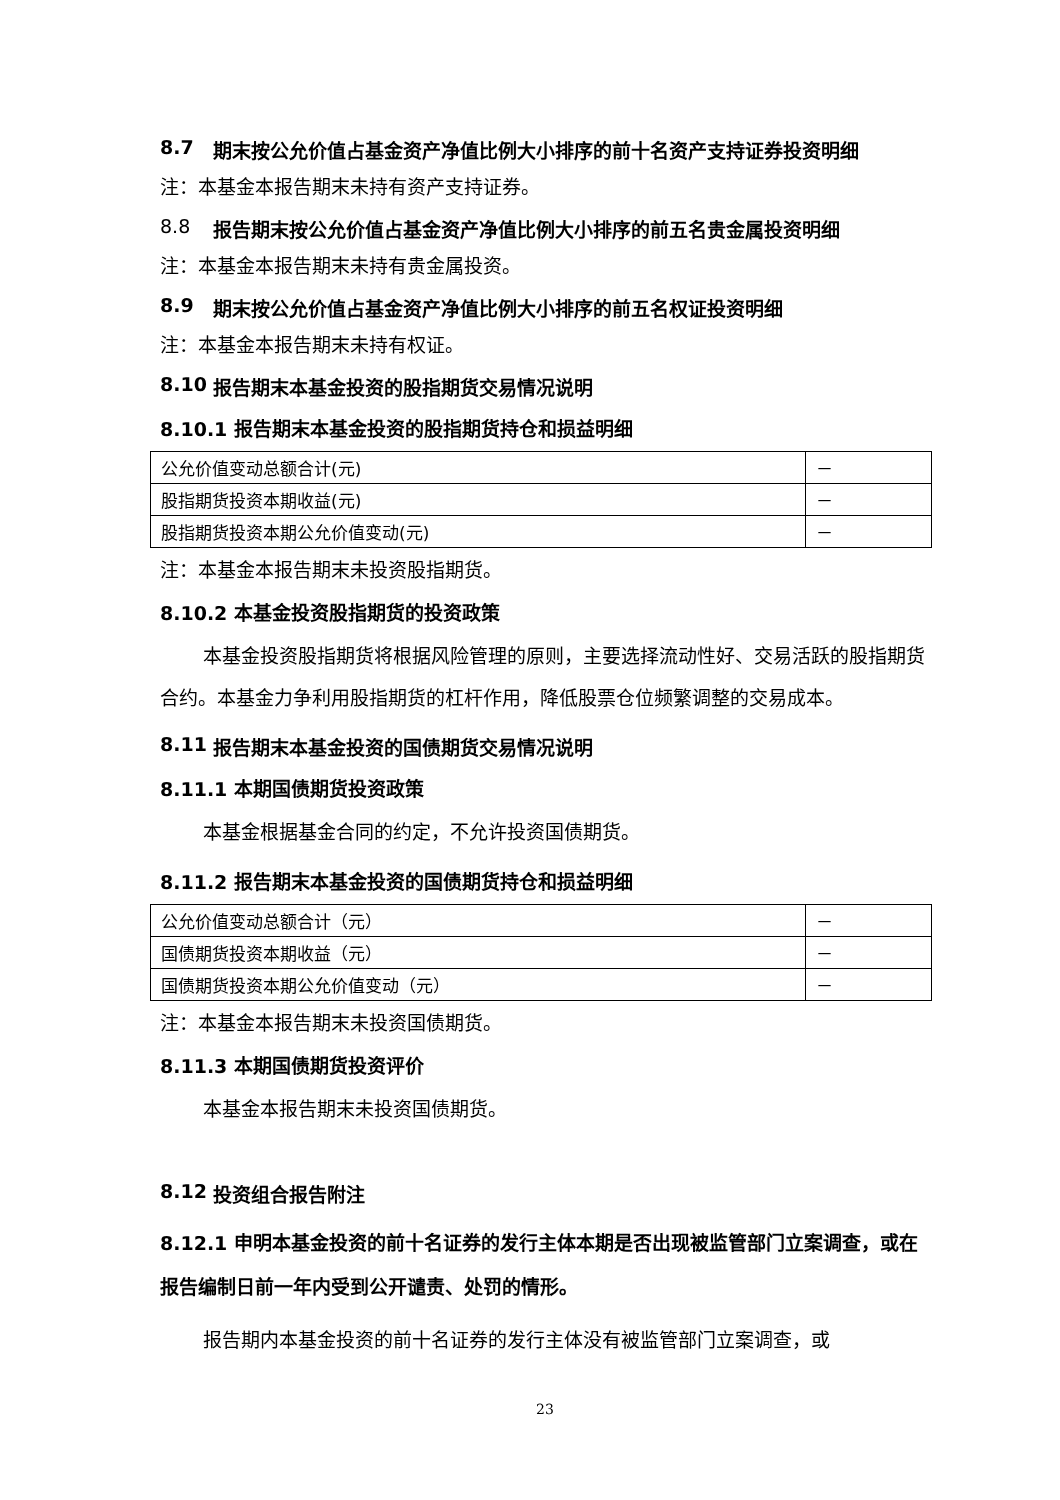8.7 期末按公允价值占基金资产净值比例大小排序的前十名资产支持证券投资明细
注：本基金本报告期末未持有资产支持证券。
8.8 报告期末按公允价值占基金资产净值比例大小排序的前五名贵金属投资明细
注：本基金本报告期末未持有贵金属投资。
8.9 期末按公允价值占基金资产净值比例大小排序的前五名权证投资明细
注：本基金本报告期末未持有权证。
8.10 报告期末本基金投资的股指期货交易情况说明
8.10.1 报告期末本基金投资的股指期货持仓和损益明细
| 公允价值变动总额合计(元) | － |
| 股指期货投资本期收益(元) | － |
| 股指期货投资本期公允价值变动(元) | － |
注：本基金本报告期末未投资股指期货。
8.10.2 本基金投资股指期货的投资政策
本基金投资股指期货将根据风险管理的原则，主要选择流动性好、交易活跃的股指期货合约。本基金力争利用股指期货的杠杆作用，降低股票仓位频繁调整的交易成本。
8.11 报告期末本基金投资的国债期货交易情况说明
8.11.1 本期国债期货投资政策
本基金根据基金合同的约定，不允许投资国债期货。
8.11.2 报告期末本基金投资的国债期货持仓和损益明细
| 公允价值变动总额合计（元） | － |
| 国债期货投资本期收益（元） | － |
| 国债期货投资本期公允价值变动（元） | － |
注：本基金本报告期末未投资国债期货。
8.11.3 本期国债期货投资评价
本基金本报告期末未投资国债期货。
8.12 投资组合报告附注
8.12.1 申明本基金投资的前十名证券的发行主体本期是否出现被监管部门立案调查，或在报告编制日前一年内受到公开谴责、处罚的情形。
报告期内本基金投资的前十名证券的发行主体没有被监管部门立案调查，或
23